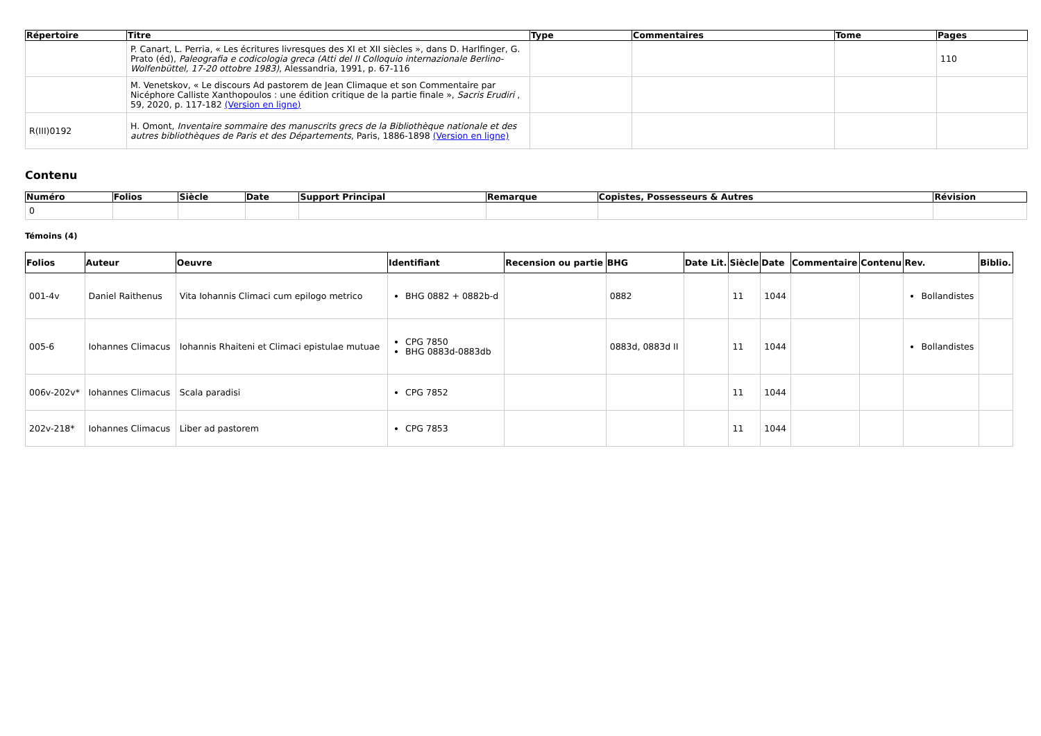| Répertoire | Titre | Type | Commentaires | Tome | Pages |
| --- | --- | --- | --- | --- | --- |
| | P. Canart, L. Perria, « Les écritures livresques des XI et XII siècles », dans D. Harlfinger, G. Prato (éd), Paleografia e codicologia greca (Atti del II Colloquio internazionale Berlino-Wolfenbüttel, 17-20 ottobre 1983) , Alessandria, 1991, p. 67-116 | | | | 110 |
| | M. Venetskov, « Le discours Ad pastorem de Jean Climaque et son Commentaire par Nicéphore Calliste Xanthopoulos : une édition critique de la partie finale », Sacris Erudiri , 59, 2020, p. 117-182 (Version en ligne) | | | | |
| R(III)0192 | H. Omont, Inventaire sommaire des manuscrits grecs de la Bibliothèque nationale et des autres bibliothèques de Paris et des Départements , Paris, 1886-1898 (Version en ligne) | | | | |
Contenu
| Numéro | Folios | Siècle | Date | Support Principal | Remarque | Copistes, Possesseurs & Autres | Révision |
| --- | --- | --- | --- | --- | --- | --- | --- |
| 0 | | | | | | | |
Témoins (4)
| Folios | Auteur | Oeuvre | Identifiant | Recension ou partie | BHG | Date Lit. | Siècle | Date | Commentaire | Contenu | Rev. | Biblio. |
| --- | --- | --- | --- | --- | --- | --- | --- | --- | --- | --- | --- | --- |
| 001-4v | Daniel Raithenus | Vita Iohannis Climaci cum epilogo metrico | BHG 0882 + 0882b-d | | 0882 | | 11 | 1044 | | | Bollandistes | |
| 005-6 | Iohannes Climacus | Iohannis Rhaiteni et Climaci epistulae mutuae | CPG 7850 BHG 0883d-0883db | | 0883d, 0883d II | | 11 | 1044 | | | Bollandistes | |
| 006v-202v* | Iohannes Climacus | Scala paradisi | CPG 7852 | | | | 11 | 1044 | | | | |
| 202v-218* | Iohannes Climacus | Liber ad pastorem | CPG 7853 | | | | 11 | 1044 | | | | |